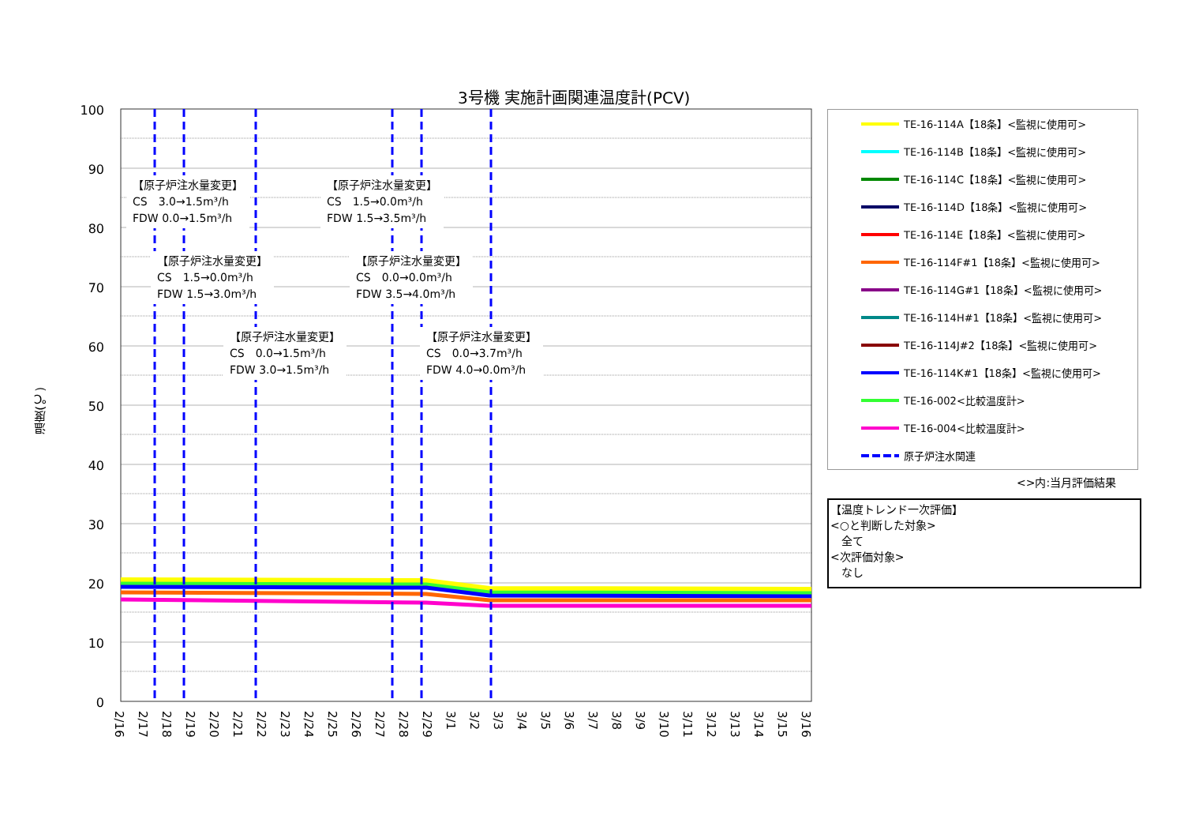3号機 実施計画関連温度計(PCV)
100
90
80
70
60
50
40
30
20
10
0
2/16
2/17
2/18
2/19
2/20
2/21
2/22
2/23
2/24
2/25
2/26
2/27
2/28
2/29
3/1
3/2
3/3
3/4
3/5
3/6
3/7
3/8
3/9
3/10
3/11
3/12
3/13
3/14
3/15
3/16
温度(℃)
【原子炉注水量変更】
CS　3.0→1.5m³/h
FDW 0.0→1.5m³/h
【原子炉注水量変更】
CS　1.5→0.0m³/h
FDW 1.5→3.5m³/h
【原子炉注水量変更】
CS　1.5→0.0m³/h
FDW 1.5→3.0m³/h
【原子炉注水量変更】
CS　0.0→0.0m³/h
FDW 3.5→4.0m³/h
【原子炉注水量変更】
CS　0.0→1.5m³/h
FDW 3.0→1.5m³/h
【原子炉注水量変更】
CS　0.0→3.7m³/h
FDW 4.0→0.0m³/h
TE-16-114A【18条】<監視に使用可>
TE-16-114B【18条】<監視に使用可>
TE-16-114C【18条】<監視に使用可>
TE-16-114D【18条】<監視に使用可>
TE-16-114E【18条】<監視に使用可>
TE-16-114F#1【18条】<監視に使用可>
TE-16-114G#1【18条】<監視に使用可>
TE-16-114H#1【18条】<監視に使用可>
TE-16-114J#2【18条】<監視に使用可>
TE-16-114K#1【18条】<監視に使用可>
TE-16-002<比較温度計>
TE-16-004<比較温度計>
原子炉注水関連
<>内:当月評価結果
【温度トレンド一次評価】
<○と判断した対象>
　全て
<次評価対象>
　なし